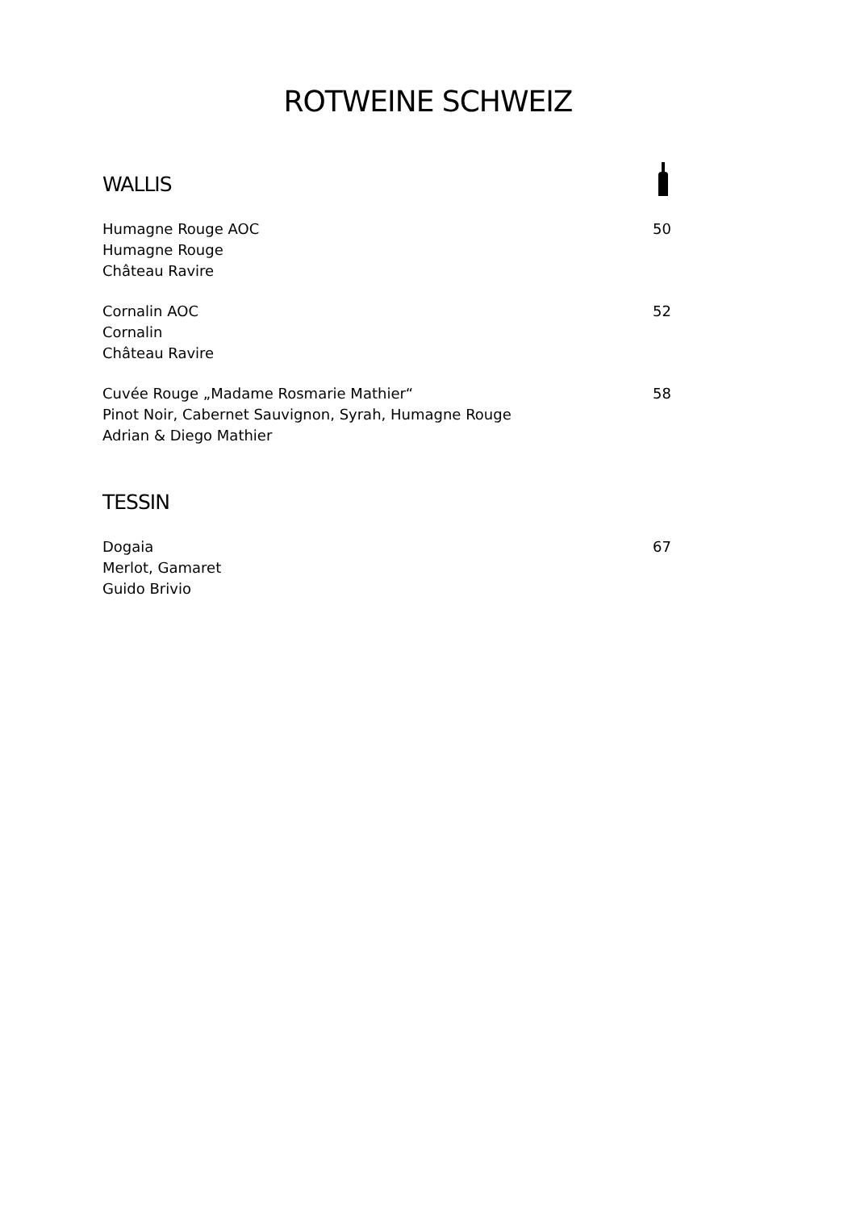ROTWEINE SCHWEIZ
WALLIS
Humagne Rouge AOC
Humagne Rouge
Château Ravire
50
Cornalin AOC
Cornalin
Château Ravire
52
Cuvée Rouge „Madame Rosmarie Mathier“
Pinot Noir, Cabernet Sauvignon, Syrah, Humagne Rouge
Adrian & Diego Mathier
58
TESSIN
Dogaia
Merlot, Gamaret
Guido Brivio
67